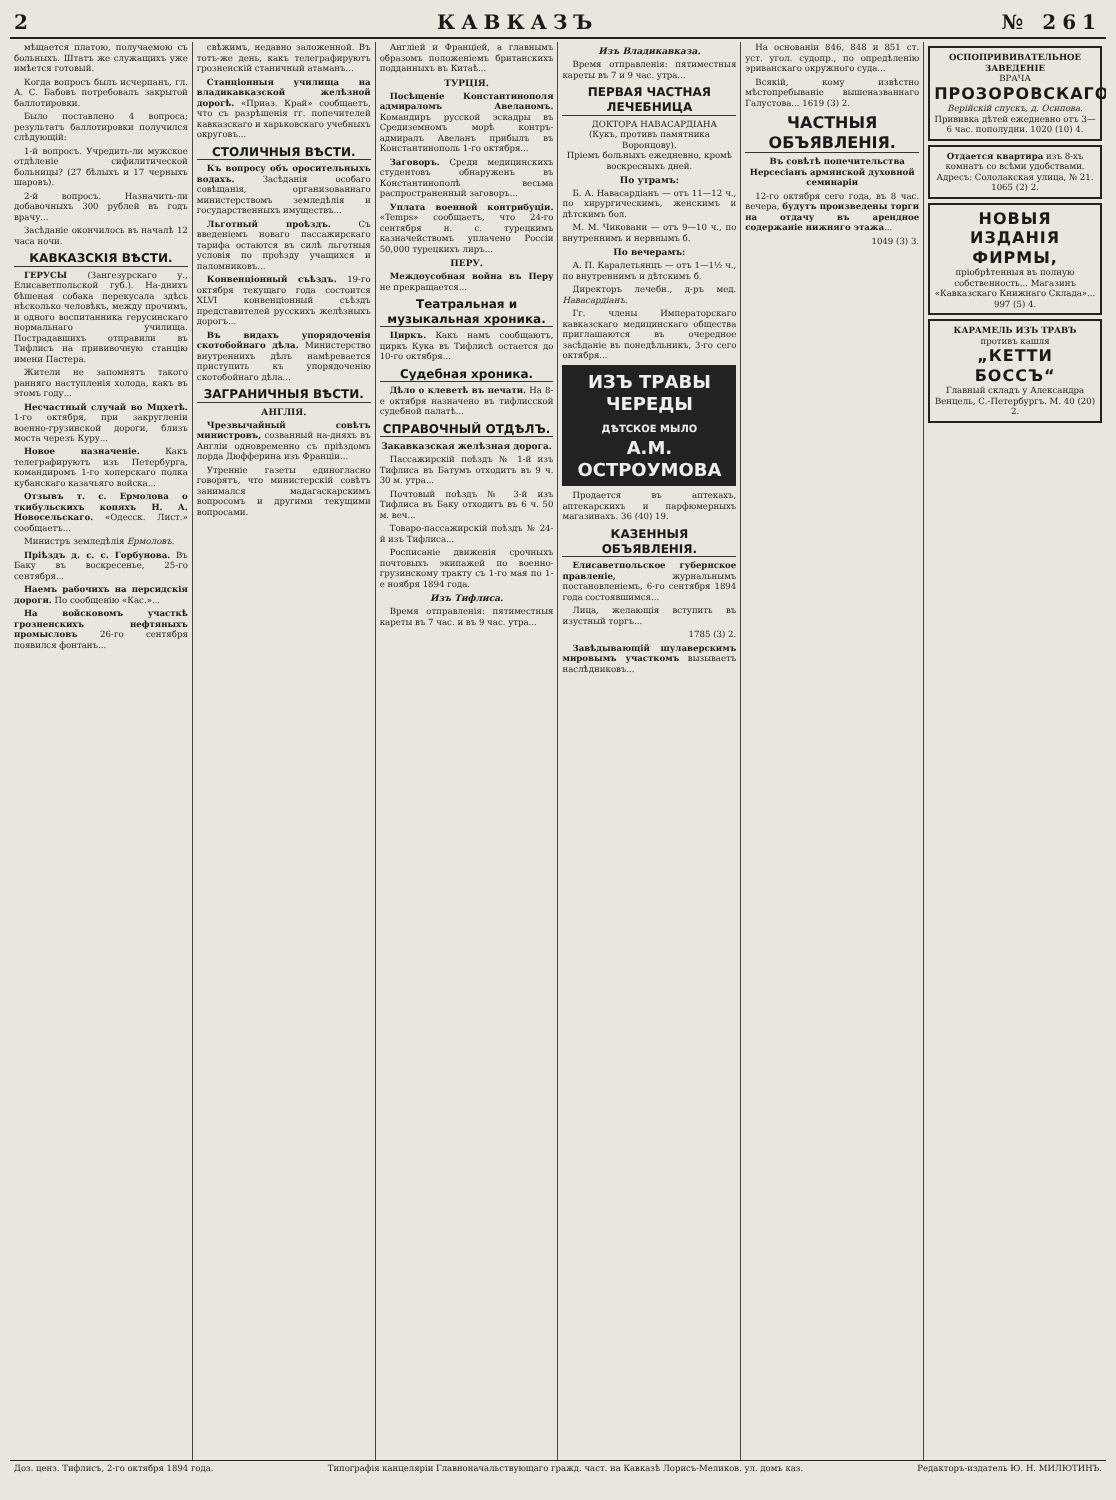2 КАВКАЗЪ № 261
мѣщается платою, получаемою съ больныхъ. Штатъ же служащихъ уже имѣется готовый.
Когда вопросъ былъ исчерпанъ, гл. А. С. Бабовъ потребовалъ закрытой баллотировки.
Было поставлено 4 вопроса; результатъ баллотировки получился слѣдующій:
1-й вопросъ. Учредить-ли мужское отдѣленіе сифилитической больницы? (27 бѣлыхъ и 17 черныхъ шаровъ).
2-й вопросъ. Назначить-ли добавочныхъ 300 рублей въ годъ врачу...
Засѣданіе окончилось въ началѣ 12 часа ночи.
КАВКАЗСКІЯ ВѢСТИ.
ГЕРУСЫ (Зангезурскаго у., Елисаветпольской губ.). На-днихъ бѣшеная собака перекусала здѣсь нѣсколько человѣкъ, между прочимъ, и одного воспитанника герусинскаго нормальнаго училища. Пострадавшихъ отправили въ Тифлисъ на прививочную станцію имени Пастера.
Жители не запомнятъ такого ранняго наступленія холода, какъ въ этомъ году...
Несчастный случай во Мцхетѣ. 1-го октября, при закругленіи военно-грузинской дороги, близъ моста черезъ Куру...
Новое назначеніе. Какъ телеграфируютъ изъ Петербурга, командиромъ 1-го хоперскаго полка кубанскаго казачьяго войска...
Отзывъ т. с. Ермолова о ткибульскихъ копяхъ Н. А. Новосельскаго. «Одесск. Лист.» сообщаетъ...
Министръ земледѣлія Ермоловъ.
Пріѣздъ д. с. с. Горбунова. Въ Баку въ воскресенье, 25-го сентября...
Наемъ рабочихъ на персидскія дороги. По сообщенію «Кас.»...
На войсковомъ участкѣ грозненскихъ нефтяныхъ промысловъ 26-го сентября появился фонтанъ...
свѣжимъ, недавно заложенной. Въ тотъ-же день, какъ телеграфируютъ грозненскій станичный атаманъ...
Станціонныя училища на владикавказской желѣзной дорогѣ. «Приаз. Край» сообщаетъ, что съ разрѣшенія гг. попечителей кавказскаго и харьковскаго учебныхъ округовъ...
СТОЛИЧНЫЯ ВѢСТИ.
Къ вопросу объ оросительныхъ водахъ. Засѣданія особаго совѣщанія, организованнаго министерствомъ земледѣлія и государственныхъ имуществъ...
Льготный проѣздъ. Съ введеніемъ новаго пассажирскаго тарифа остаются въ силѣ льготныя условія по проѣзду учащихся и паломниковъ...
Конвенціонный съѣздъ. 19-го октября текущаго года состоится XLVI конвенціонный съѣздъ представителей русскихъ желѣзныхъ дорогъ...
Въ видахъ упорядоченія скотобойнаго дѣла. Министерство внутреннихъ дѣлъ намѣревается приступить къ упорядоченію скотобойнаго дѣла...
ЗАГРАНИЧНЫЯ ВѢСТИ.
АНГЛІЯ.
Чрезвычайный совѣтъ министровъ, созванный на-дняхъ въ Англіи одновременно съ пріѣздомъ лорда Дюфферина изъ Франціи...
Утренніе газеты единогласно говорятъ, что министерскій совѣтъ занимался мадагаскарскимъ вопросомъ и другими текущими вопросами.
Англіей и Франціей, а главнымъ образомъ положеніемъ британскихъ подданныхъ въ Китаѣ...
ТУРЦІЯ.
Посѣщеніе Константинополя адмираломъ Авеланомъ. Командиръ русской эскадры въ Средиземномъ морѣ контръ-адмиралъ Авеланъ прибылъ въ Константинополь 1-го октября...
Заговоръ. Среди медицинскихъ студентовъ обнаруженъ въ Константинополѣ весьма распространенный заговоръ...
Уплата военной контрибуціи. «Temps» сообщаетъ, что 24-го сентября н. с. турецкимъ казначействомъ уплачено Россіи 50,000 турецкихъ лиръ...
ПЕРУ.
Междоусобная война въ Перу не прекращается...
Театральная и музыкальная хроника.
Циркъ. Какъ намъ сообщаютъ, циркъ Кука въ Тифлисѣ остается до 10-го октября...
Судебная хроника.
Дѣло о клеветѣ въ печати. На 8-е октября назначено въ тифлисской судебной палатѣ...
СПРАВОЧНЫЙ ОТДѢЛЪ.
Закавказская желѣзная дорога.
Пассажирскій поѣздъ № 1-й изъ Тифлиса въ Батумъ отходитъ въ 9 ч. 30 м. утра...
Почтовый поѣздъ № 3-й изъ Тифлиса въ Баку отходитъ въ 6 ч. 50 м. веч...
Товаро-пассажирскій поѣздъ № 24-й изъ Тифлиса...
Росписаніе движенія срочныхъ почтовыхъ экипажей по военно-грузинскому тракту съ 1-го мая по 1-е ноября 1894 года.
Изъ Тифлиса.
Время отправленія: пятиместныя кареты въ 7 час. и въ 9 час. утра...
Изъ Владикавказа.
Время отправленія: пятиместныя кареты въ 7 и 9 час. утра...
ПЕРВАЯ ЧАСТНАЯ ЛЕЧЕБНИЦА
ДОКТОРА НАВАСАРДІАНА
(Кукъ, противъ памятника Воронцову).
Пріемъ больныхъ ежедневно, кромѣ воскресныхъ дней.
По утрамъ:
Б. А. Навасардіанъ — отъ 11—12 ч., по хирургическимъ, женскимъ и дѣтскимъ бол.
М. М. Чиковани — отъ 9—10 ч., по внутреннимъ и нервнымъ б.
По вечерамъ:
А. П. Каралетьянцъ — отъ 1—1½ ч., по внутреннимъ и дѣтскимъ б.
Директоръ лечебн., д-ръ мед. Навасардіанъ.
Гг. члены Императорскаго кавказскаго медицинскаго общества приглашаются въ очередное засѣданіе въ понедѣльникъ, 3-го сего октября...
ИЗЪ ТРАВЫ ЧЕРЕДЫ
ДѢТСКОЕ МЫЛО
А.М. ОСТРОУМОВА
Продается въ аптекахъ, аптекарскихъ и парфюмерныхъ магазинахъ. 36 (40) 19.
КАЗЕННЫЯ ОБЪЯВЛЕНІЯ.
Елисаветпольское губернское правленіе, журнальнымъ постановленіемъ, 6-го сентября 1894 года состоявшимся...
Лица, желающія вступить въ изустный торгъ...
1785 (3) 2.
Завѣдывающій шулаверскимъ мировымъ участкомъ вызываетъ наслѣдниковъ...
На основаніи 846, 848 и 851 ст. уст. угол. судопр., по опредѣленію эриванскаго окружного суда...
Всякій, кому извѣстно мѣстопребываніе вышеназваннаго Галустова... 1619 (3) 2.
ЧАСТНЫЯ ОБЪЯВЛЕНІЯ.
Въ совѣтѣ попечительства Нерсесіанъ армянской духовной семинаріи
12-го октября сего года, въ 8 час. вечера, будутъ произведены торги на отдачу въ арендное содержаніе нижняго этажа...
1049 (3) 3.
ОСПОПРИВИВАТЕЛЬНОЕ ЗАВЕДЕНІЕ
ВРАЧА
ПРОЗОРОВСКАГО.
Верійскій спускъ, д. Осипова.
Прививка дѣтей ежедневно отъ 3—6 час. пополудни. 1020 (10) 4.
Отдается квартира изъ 8-хъ комнатъ со всѣми удобствами. Адресъ: Сололакская улица, № 21. 1065 (2) 2.
НОВЫЯ ИЗДАНІЯ ФИРМЫ,
пріобрѣтенныя въ полную собственность... Магазинъ «Кавказскаго Книжнаго Склада»... 997 (5) 4.
КАРАМЕЛЬ ИЗЪ ТРАВЪ
противъ кашля
„КЕТТИ БОССЪ“
Главный складъ у Александра Венцель, С.-Петербургъ. М. 40 (20) 2.
Доз. ценз. Тифлисъ, 2-го октября 1894 года. Типографія канцеляріи Главноначальствующаго гражд. част. на Кавказѣ Лорисъ-Меликов. ул. домъ каз. Редакторъ-издатель Ю. Н. МИЛЮТИНЪ.